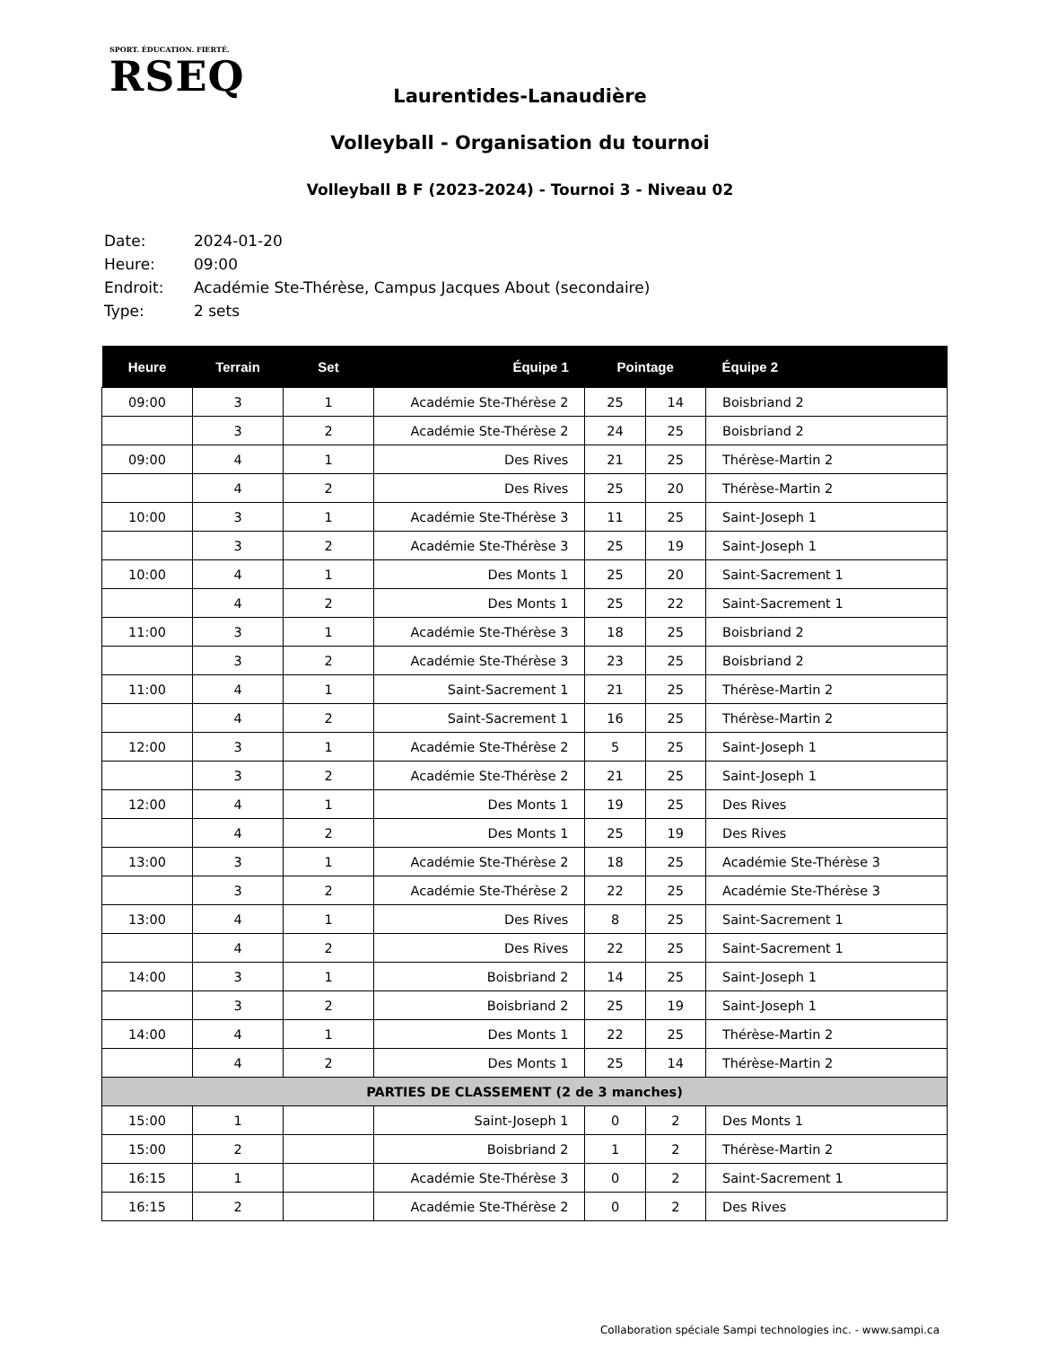SPORT. ÉDUCATION. FIERTÉ.
RSEQ
Laurentides-Lanaudière
Volleyball - Organisation du tournoi
Volleyball B F (2023-2024) - Tournoi 3 - Niveau 02
Date: 2024-01-20
Heure: 09:00
Endroit: Académie Ste-Thérèse, Campus Jacques About (secondaire)
Type: 2 sets
| Heure | Terrain | Set | Équipe 1 | Pointage | | Équipe 2 |
| --- | --- | --- | --- | --- | --- | --- |
| 09:00 | 3 | 1 | Académie Ste-Thérèse 2 | 25 | 14 | Boisbriand 2 |
| | 3 | 2 | Académie Ste-Thérèse 2 | 24 | 25 | Boisbriand 2 |
| 09:00 | 4 | 1 | Des Rives | 21 | 25 | Thérèse-Martin 2 |
| | 4 | 2 | Des Rives | 25 | 20 | Thérèse-Martin 2 |
| 10:00 | 3 | 1 | Académie Ste-Thérèse 3 | 11 | 25 | Saint-Joseph 1 |
| | 3 | 2 | Académie Ste-Thérèse 3 | 25 | 19 | Saint-Joseph 1 |
| 10:00 | 4 | 1 | Des Monts 1 | 25 | 20 | Saint-Sacrement 1 |
| | 4 | 2 | Des Monts 1 | 25 | 22 | Saint-Sacrement 1 |
| 11:00 | 3 | 1 | Académie Ste-Thérèse 3 | 18 | 25 | Boisbriand 2 |
| | 3 | 2 | Académie Ste-Thérèse 3 | 23 | 25 | Boisbriand 2 |
| 11:00 | 4 | 1 | Saint-Sacrement 1 | 21 | 25 | Thérèse-Martin 2 |
| | 4 | 2 | Saint-Sacrement 1 | 16 | 25 | Thérèse-Martin 2 |
| 12:00 | 3 | 1 | Académie Ste-Thérèse 2 | 5 | 25 | Saint-Joseph 1 |
| | 3 | 2 | Académie Ste-Thérèse 2 | 21 | 25 | Saint-Joseph 1 |
| 12:00 | 4 | 1 | Des Monts 1 | 19 | 25 | Des Rives |
| | 4 | 2 | Des Monts 1 | 25 | 19 | Des Rives |
| 13:00 | 3 | 1 | Académie Ste-Thérèse 2 | 18 | 25 | Académie Ste-Thérèse 3 |
| | 3 | 2 | Académie Ste-Thérèse 2 | 22 | 25 | Académie Ste-Thérèse 3 |
| 13:00 | 4 | 1 | Des Rives | 8 | 25 | Saint-Sacrement 1 |
| | 4 | 2 | Des Rives | 22 | 25 | Saint-Sacrement 1 |
| 14:00 | 3 | 1 | Boisbriand 2 | 14 | 25 | Saint-Joseph 1 |
| | 3 | 2 | Boisbriand 2 | 25 | 19 | Saint-Joseph 1 |
| 14:00 | 4 | 1 | Des Monts 1 | 22 | 25 | Thérèse-Martin 2 |
| | 4 | 2 | Des Monts 1 | 25 | 14 | Thérèse-Martin 2 |
| PARTIES DE CLASSEMENT (2 de 3 manches) | | | | | | |
| 15:00 | 1 | | Saint-Joseph 1 | 0 | 2 | Des Monts 1 |
| 15:00 | 2 | | Boisbriand 2 | 1 | 2 | Thérèse-Martin 2 |
| 16:15 | 1 | | Académie Ste-Thérèse 3 | 0 | 2 | Saint-Sacrement 1 |
| 16:15 | 2 | | Académie Ste-Thérèse 2 | 0 | 2 | Des Rives |
Collaboration spéciale Sampi technologies inc. - www.sampi.ca